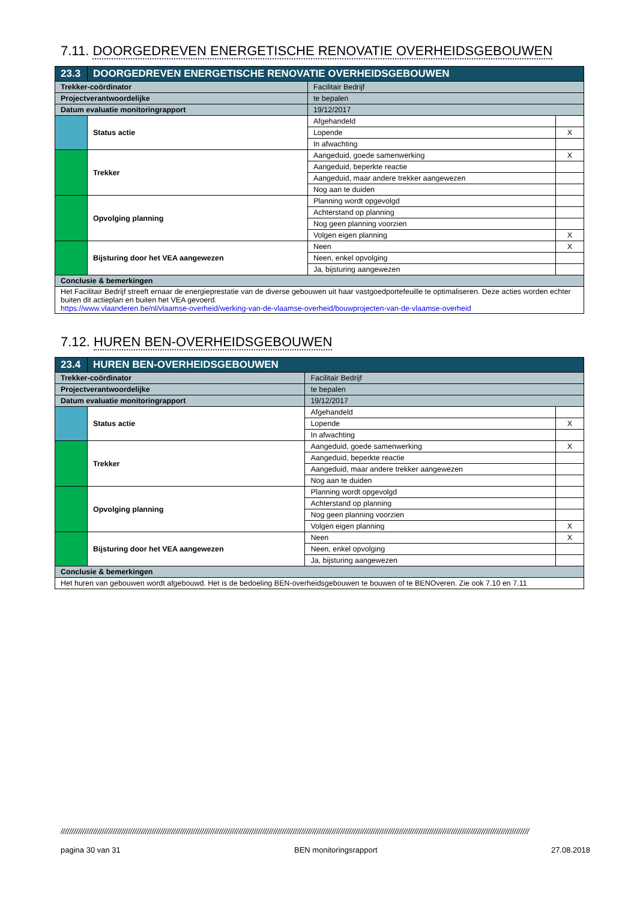7.11. DOORGEDREVEN ENERGETISCHE RENOVATIE OVERHEIDSGEBOUWEN
| 23.3 | DOORGEDREVEN ENERGETISCHE RENOVATIE OVERHEIDSGEBOUWEN | | | |
| Trekker-coördinator | | Facilitair Bedrijf | | |
| Projectverantwoordelijke | | te bepalen | | |
| Datum evaluatie monitoringrapport | | 19/12/2017 | | |
| | Status actie | | Afgehandeld | |
| | | | Lopende | X |
| | | | In afwachting | |
| | Trekker | | Aangeduid, goede samenwerking | X |
| | | | Aangeduid, beperkte reactie | |
| | | | Aangeduid, maar andere trekker aangewezen | |
| | | | Nog aan te duiden | |
| | Opvolging planning | | Planning wordt opgevolgd | |
| | | | Achterstand op planning | |
| | | | Nog geen planning voorzien | |
| | | | Volgen eigen planning | X |
| | Bijsturing door het VEA aangewezen | | Neen | X |
| | | | Neen, enkel opvolging | |
| | | | Ja, bijsturing aangewezen | |
| Conclusie & bemerkingen | | | | |
| Het Facilitair Bedrijf streeft ernaar de energieprestatie van de diverse gebouwen uit haar vastgoedportefeuille te optimaliseren. Deze acties worden echter buiten dit actieplan en buiten het VEA gevoerd. https://www.vlaanderen.be/nl/vlaamse-overheid/werking-van-de-vlaamse-overheid/bouwprojecten-van-de-vlaamse-overheid | | | | |
7.12. HUREN BEN-OVERHEIDSGEBOUWEN
| 23.4 | HUREN BEN-OVERHEIDSGEBOUWEN | | | |
| Trekker-coördinator | | Facilitair Bedrijf | | |
| Projectverantwoordelijke | | te bepalen | | |
| Datum evaluatie monitoringrapport | | 19/12/2017 | | |
| | Status actie | | Afgehandeld | |
| | | | Lopende | X |
| | | | In afwachting | |
| | Trekker | | Aangeduid, goede samenwerking | X |
| | | | Aangeduid, beperkte reactie | |
| | | | Aangeduid, maar andere trekker aangewezen | |
| | | | Nog aan te duiden | |
| | Opvolging planning | | Planning wordt opgevolgd | |
| | | | Achterstand op planning | |
| | | | Nog geen planning voorzien | |
| | | | Volgen eigen planning | X |
| | Bijsturing door het VEA aangewezen | | Neen | X |
| | | | Neen, enkel opvolging | |
| | | | Ja, bijsturing aangewezen | |
| Conclusie & bemerkingen | | | | |
| Het huren van gebouwen wordt afgebouwd. Het is de bedoeling BEN-overheidsgebouwen te bouwen of te BENOveren. Zie ook 7.10 en 7.11 | | | | |
////////////////////////////////////////////////////////////////////////////////////////////////////////////////////////////////////////////////////////////////////////////////////////////////////////////////////////
pagina 30 van 31 BEN monitoringsrapport 27.08.2018